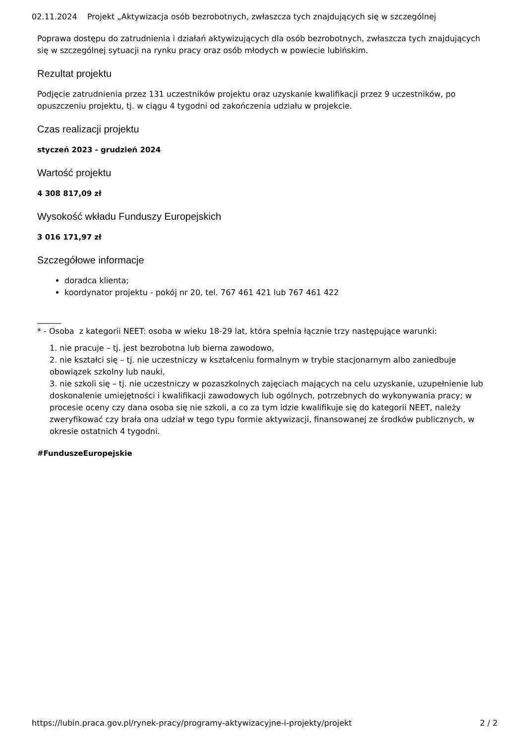02.11.2024 Projekt „Aktywizacja osób bezrobotnych, zwłaszcza tych znajdujących się w szczególnej
Poprawa dostępu do zatrudnienia i działań aktywizujących dla osób bezrobotnych, zwłaszcza tych znajdujących się w szczególnej sytuacji na rynku pracy oraz osób młodych w powiecie lubińskim.
Rezultat projektu
Podjęcie zatrudnienia przez 131 uczestników projektu oraz uzyskanie kwalifikacji przez 9 uczestników, po opuszczeniu projektu, tj. w ciągu 4 tygodni od zakończenia udziału w projekcie.
Czas realizacji projektu
styczeń 2023 - grudzień 2024
Wartość projektu
4 308 817,09 zł
Wysokość wkładu Funduszy Europejskich
3 016 171,97 zł
Szczegółowe informacje
doradca klienta;
koordynator projektu - pokój nr 20, tel. 767 461 421 lub 767 461 422
______
* - Osoba z kategorii NEET: osoba w wieku 18-29 lat, która spełnia łącznie trzy następujące warunki:
1. nie pracuje – tj. jest bezrobotna lub bierna zawodowo,
2. nie kształci się – tj. nie uczestniczy w kształceniu formalnym w trybie stacjonarnym albo zaniedbuje obowiązek szkolny lub nauki,
3. nie szkoli się – tj. nie uczestniczy w pozaszkolnych zajęciach mających na celu uzyskanie, uzupełnienie lub doskonalenie umiejętności i kwalifikacji zawodowych lub ogólnych, potrzebnych do wykonywania pracy; w procesie oceny czy dana osoba się nie szkoli, a co za tym idzie kwalifikuje się do kategorii NEET, należy zweryfikować czy brała ona udział w tego typu formie aktywizacji, finansowanej ze środków publicznych, w okresie ostatnich 4 tygodni.
#FunduszeEuropejskie
https://lubin.praca.gov.pl/rynek-pracy/programy-aktywizacyjne-i-projekty/projekt 2 / 2